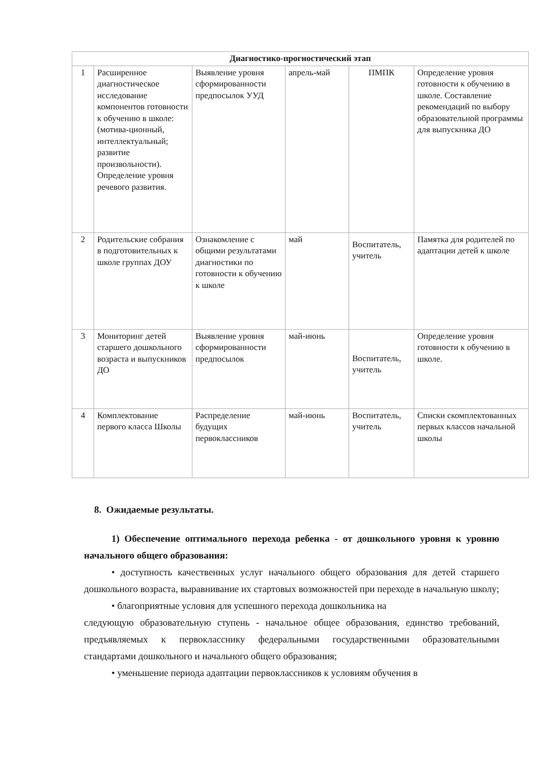| Диагностико-прогностический этап | | | | | |
| --- | --- | --- | --- | --- | --- |
| 1 | Расширенное диагностическое исследование компонентов готовности к обучению в школе: (мотива-ционный, интеллектуальный; развитие произвольности). Определение уровня речевого развития. | Выявление уровня сформированности предпосылок УУД | апрель-май | ПМПК | Определение уровня готовности к обучению в школе. Составление рекомендаций по выбору образовательной программы для выпускника ДО |
| 2 | Родительские собрания в подготовительных к школе группах ДОУ | Ознакомление с общими результатами диагностики по готовности к обучению к школе | май | Воспитатель, учитель | Памятка для родителей по адаптации детей к школе |
| 3 | Мониторинг детей старшего дошкольного возраста и выпускников ДО | Выявление уровня сформированности предпосылок | май-июнь | Воспитатель, учитель | Определение уровня готовности к обучению в школе. |
| 4 | Комплектование первого класса Школы | Распределение будущих первоклассников | май-июнь | Воспитатель, учитель | Списки скомплектованных первых классов начальной школы |
8. Ожидаемые результаты.
1) Обеспечение оптимального перехода ребенка - от дошкольного уровня к уровню начального общего образования:
• доступность качественных услуг начального общего образования для детей старшего дошкольного возраста, выравнивание их стартовых возможностей при переходе в начальную школу;
• благоприятные условия для успешного перехода дошкольника на
следующую образовательную ступень - начальное общее образования, единство требований, предъявляемых к первокласснику федеральными государственными образовательными стандартами дошкольного и начального общего образования;
• уменьшение периода адаптации первоклассников к условиям обучения в